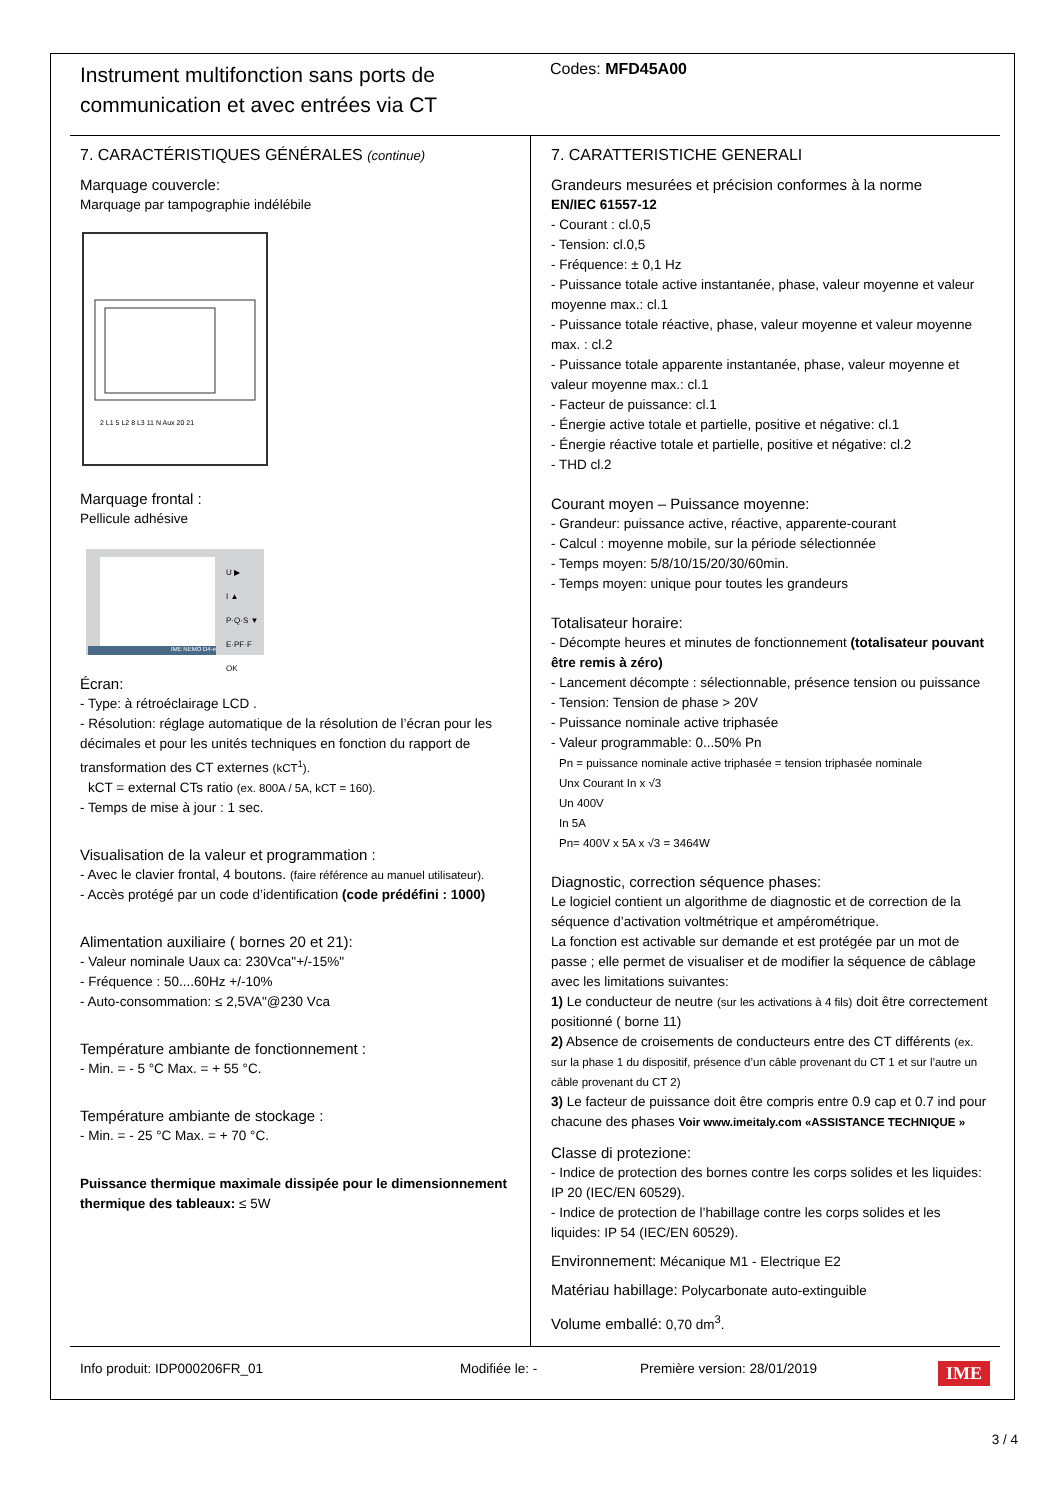Instrument multifonction sans ports de communication et avec entrées via CT
Codes: MFD45A00
7. CARACTÉRISTIQUES GÉNÉRALES (continue)
Marquage couvercle:
Marquage par tampographie indélébile
2 L1 5 L2 8 L3 11 N Aux 20 21
Marquage frontal :
Pellicule adhésive
U ▶
I ▲
P·Q·S ▼
E·PF·F OK
IME NEMO D4-e
Écran:
- Type: à rétroéclairage LCD .
- Résolution: réglage automatique de la résolution de l’écran pour les décimales et pour les unités techniques en fonction du rapport de transformation des CT externes (kCT<sup>1</sup>).
kCT = external CTs ratio (ex. 800A / 5A, kCT = 160).
- Temps de mise à jour : 1 sec.
Visualisation de la valeur et programmation :
- Avec le clavier frontal, 4 boutons. (faire référence au manuel utilisateur).
- Accès protégé par un code d’identification (code prédéfini : 1000)
Alimentation auxiliaire ( bornes 20 et 21):
- Valeur nominale Uaux ca: 230Vca"+/-15%"
- Fréquence : 50....60Hz +/-10%
- Auto-consommation: ≤ 2,5VA"@230 Vca
Température ambiante de fonctionnement :
- Min. = - 5 °C Max. = + 55 °C.
Température ambiante de stockage :
- Min. = - 25 °C Max. = + 70 °C.
Puissance thermique maximale dissipée pour le dimensionnement thermique des tableaux: ≤ 5W
7. CARATTERISTICHE GENERALI
Grandeurs mesurées et précision conformes à la norme
EN/IEC 61557-12
- Courant : cl.0,5
- Tension: cl.0,5
- Fréquence: ± 0,1 Hz
- Puissance totale active instantanée, phase, valeur moyenne et valeur moyenne max.: cl.1
- Puissance totale réactive, phase, valeur moyenne et valeur moyenne max. : cl.2
- Puissance totale apparente instantanée, phase, valeur moyenne et valeur moyenne max.: cl.1
- Facteur de puissance: cl.1
- Énergie active totale et partielle, positive et négative: cl.1
- Énergie réactive totale et partielle, positive et négative: cl.2
- THD cl.2
Courant moyen – Puissance moyenne:
- Grandeur: puissance active, réactive, apparente-courant
- Calcul : moyenne mobile, sur la période sélectionnée
- Temps moyen: 5/8/10/15/20/30/60min.
- Temps moyen: unique pour toutes les grandeurs
Totalisateur horaire:
- Décompte heures et minutes de fonctionnement (totalisateur pouvant être remis à zéro)
- Lancement décompte : sélectionnable, présence tension ou puissance
- Tension: Tension de phase > 20V
- Puissance nominale active triphasée
- Valeur programmable: 0...50% Pn
Pn = puissance nominale active triphasée = tension triphasée nominale
Unx Courant In x √3
Un 400V
In 5A
Pn= 400V x 5A x √3 = 3464W
Diagnostic, correction séquence phases:
Le logiciel contient un algorithme de diagnostic et de correction de la séquence d’activation voltmétrique et ampérométrique.
La fonction est activable sur demande et est protégée par un mot de passe ; elle permet de visualiser et de modifier la séquence de câblage avec les limitations suivantes:
1) Le conducteur de neutre (sur les activations à 4 fils) doit être correctement positionné ( borne 11)
2) Absence de croisements de conducteurs entre des CT différents (ex. sur la phase 1 du dispositif, présence d’un câble provenant du CT 1 et sur l’autre un câble provenant du CT 2)
3) Le facteur de puissance doit être compris entre 0.9 cap et 0.7 ind pour chacune des phases Voir www.imeitaly.com «ASSISTANCE TECHNIQUE »
Classe di protezione:
- Indice de protection des bornes contre les corps solides et les liquides: IP 20 (IEC/EN 60529).
- Indice de protection de l’habillage contre les corps solides et les liquides: IP 54 (IEC/EN 60529).
Environnement: Mécanique M1 - Electrique E2
Matériau habillage: Polycarbonate auto-extinguible
Volume emballé: 0,70 dm<sup>3</sup>.
Info produit: IDP000206FR_01 Modifiée le: - Première version: 28/01/2019 IME
3 / 4